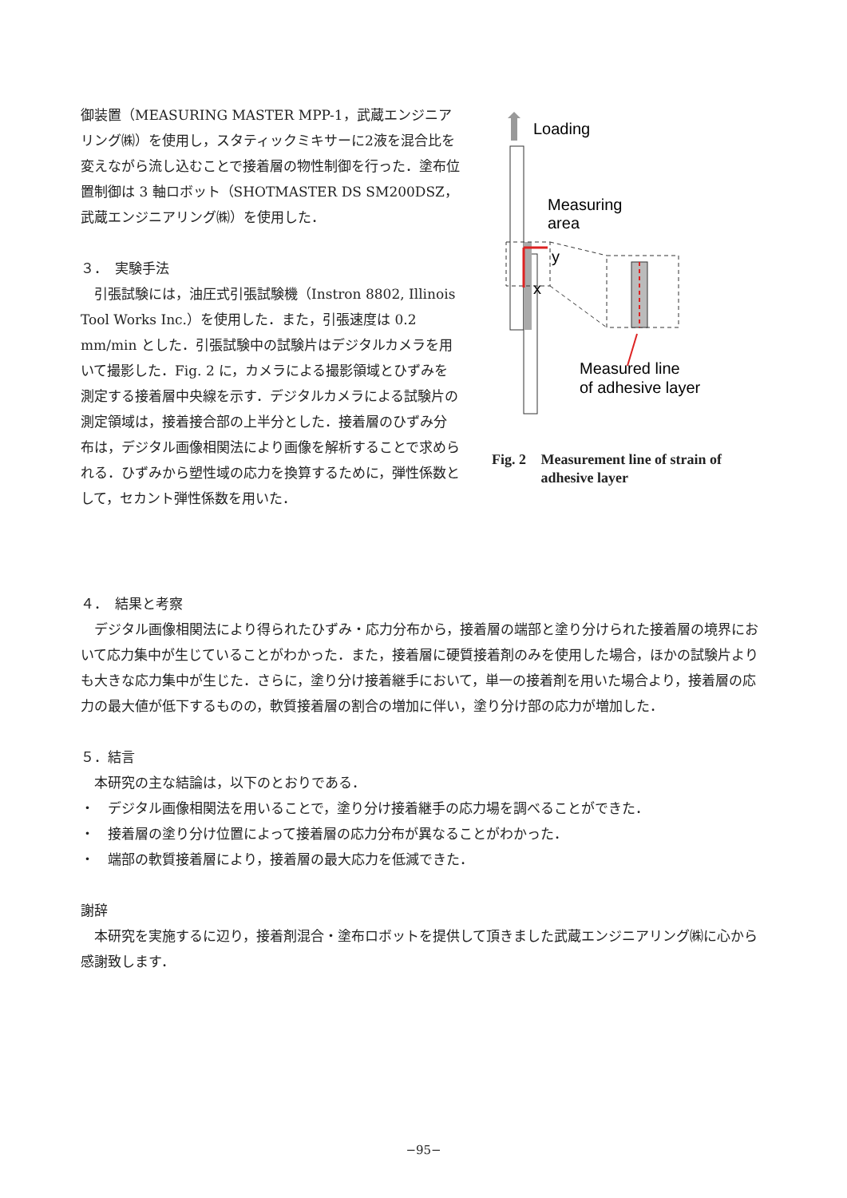御装置（MEASURING MASTER MPP-1，武蔵エンジニアリング㈱）を使用し，スタティックミキサーに2液を混合比を変えながら流し込むことで接着層の物性制御を行った．塗布位置制御は 3 軸ロボット（SHOTMASTER DS SM200DSZ，武蔵エンジニアリング㈱）を使用した．
３．　実験手法
　引張試験には，油圧式引張試験機（Instron 8802, Illinois Tool Works Inc.）を使用した．また，引張速度は 0.2 mm/min とした．引張試験中の試験片はデジタルカメラを用いて撮影した．Fig. 2 に，カメラによる撮影領域とひずみを測定する接着層中央線を示す．デジタルカメラによる試験片の測定領域は，接着接合部の上半分とした．接着層のひずみ分布は，デジタル画像相関法により画像を解析することで求められる．ひずみから塑性域の応力を換算するために，弾性係数として，セカント弾性係数を用いた．
Loading
Measuring
area
y
x
Measured line
of adhesive layer
Fig. 2 Measurement line of strain of adhesive layer
４．　結果と考察
　デジタル画像相関法により得られたひずみ・応力分布から，接着層の端部と塗り分けられた接着層の境界において応力集中が生じていることがわかった．また，接着層に硬質接着剤のみを使用した場合，ほかの試験片よりも大きな応力集中が生じた．さらに，塗り分け接着継手において，単一の接着剤を用いた場合より，接着層の応力の最大値が低下するものの，軟質接着層の割合の増加に伴い，塗り分け部の応力が増加した．
５．結言
　本研究の主な結論は，以下のとおりである．
・　デジタル画像相関法を用いることで，塗り分け接着継手の応力場を調べることができた．
・　接着層の塗り分け位置によって接着層の応力分布が異なることがわかった．
・　端部の軟質接着層により，接着層の最大応力を低減できた．
謝辞
　本研究を実施するに辺り，接着剤混合・塗布ロボットを提供して頂きました武蔵エンジニアリング㈱に心から感謝致します．
−95−